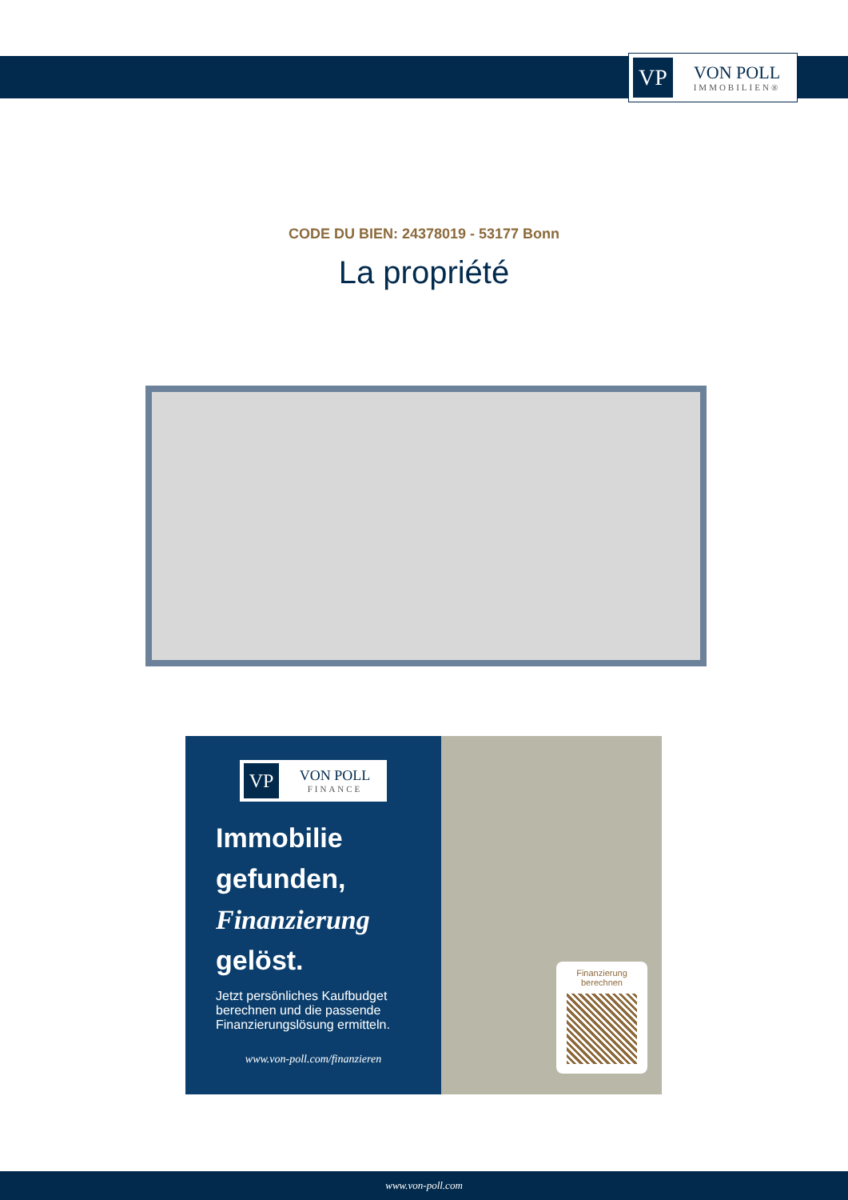VP
VON POLL
IMMOBILIEN®
CODE DU BIEN: 24378019 - 53177 Bonn
La propriété
VP
VON POLL
FINANCE
Immobilie gefunden, Finanzierung gelöst.
Jetzt persönliches Kaufbudget berechnen und die passende Finanzierungslösung ermitteln.
www.von-poll.com/finanzieren
Finanzierung
berechnen
www.von-poll.com